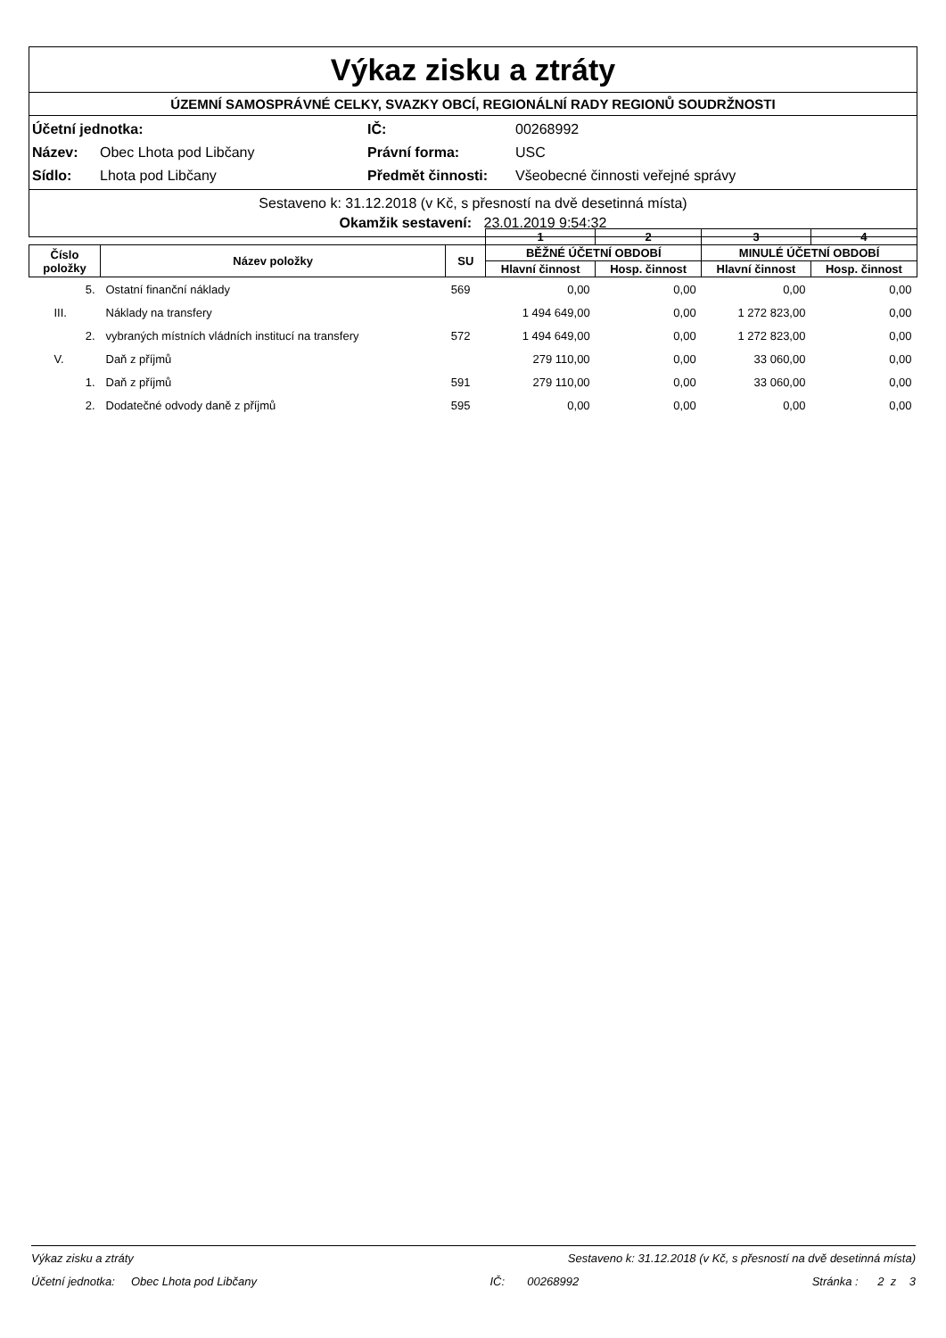Výkaz zisku a ztráty
ÚZEMNÍ SAMOSPRÁVNÉ CELKY, SVAZKY OBCÍ, REGIONÁLNÍ RADY REGIONŮ SOUDRŽNOSTI
| Účetní jednotka: | | IČ: | 00268992 |
| Název: | Obec Lhota pod Libčany | Právní forma: | USC |
| Sídlo: | Lhota pod Libčany | Předmět činnosti: | Všeobecné činnosti veřejné správy |
Sestaveno k: 31.12.2018 (v Kč, s přesností na dvě desetinná místa)
Okamžik sestavení: 23.01.2019 9:54:32
| | | | 1 | 2 | 3 | 4 |
| --- | --- | --- | --- | --- | --- | --- |
| Číslo položky | Název položky | SU | BĚŽNÉ ÚČETNÍ OBDOBÍ | | MINULÉ ÚČETNÍ OBDOBÍ | |
| | | | Hlavní činnost | Hosp. činnost | Hlavní činnost | Hosp. činnost |
| 5. | Ostatní finanční náklady | 569 | 0,00 | 0,00 | 0,00 | 0,00 |
| III. | Náklady na transfery | | 1 494 649,00 | 0,00 | 1 272 823,00 | 0,00 |
| 2. | vybraných místních vládních institucí na transfery | 572 | 1 494 649,00 | 0,00 | 1 272 823,00 | 0,00 |
| V. | Daň z příjmů | | 279 110,00 | 0,00 | 33 060,00 | 0,00 |
| 1. | Daň z příjmů | 591 | 279 110,00 | 0,00 | 33 060,00 | 0,00 |
| 2. | Dodatečné odvody daně z příjmů | 595 | 0,00 | 0,00 | 0,00 | 0,00 |
Výkaz zisku a ztráty Sestaveno k: 31.12.2018 (v Kč, s přesností na dvě desetinná místa)
Účetní jednotka: Obec Lhota pod Libčany IČ: 00268992 Stránka : 2 z 3